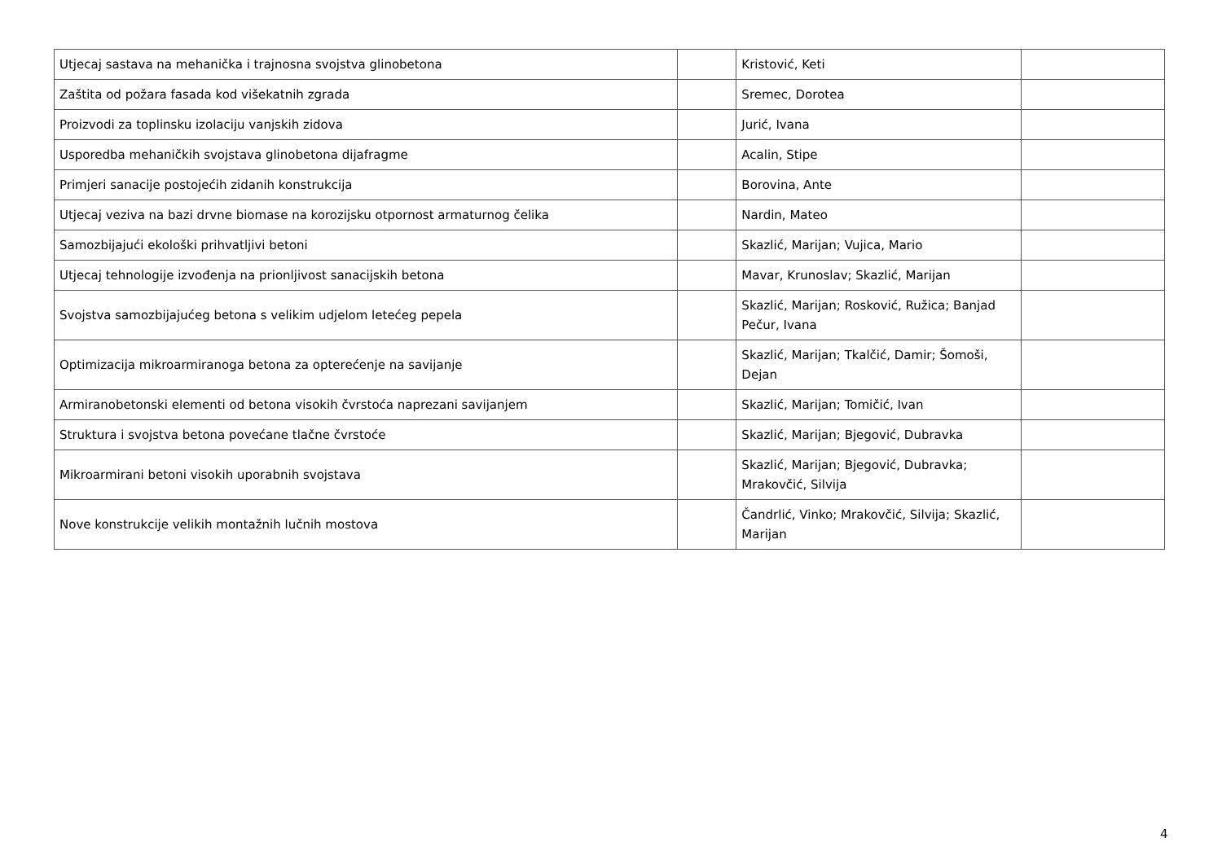| Utjecaj sastava na mehanička i trajnosna svojstva glinobetona | | Kristović, Keti | |
| Zaštita od požara fasada kod višekatnih zgrada | | Sremec, Dorotea | |
| Proizvodi za toplinsku izolaciju vanjskih zidova | | Jurić, Ivana | |
| Usporedba mehaničkih svojstava glinobetona dijafragme | | Acalin, Stipe | |
| Primjeri sanacije postojećih zidanih konstrukcija | | Borovina, Ante | |
| Utjecaj veziva na bazi drvne biomase na korozijsku otpornost armaturnog čelika | | Nardin, Mateo | |
| Samozbijajući ekološki prihvatljivi betoni | | Skazlić, Marijan; Vujica, Mario | |
| Utjecaj tehnologije izvođenja na prionljivost sanacijskih betona | | Mavar, Krunoslav; Skazlić, Marijan | |
| Svojstva samozbijajućeg betona s velikim udjelom letećeg pepela | | Skazlić, Marijan; Rosković, Ružica; Banjad Pečur, Ivana | |
| Optimizacija mikroarmiranoga betona za opterećenje na savijanje | | Skazlić, Marijan; Tkalčić, Damir; Šomoši, Dejan | |
| Armiranobetonski elementi od betona visokih čvrstoća naprezani savijanjem | | Skazlić, Marijan; Tomičić, Ivan | |
| Struktura i svojstva betona povećane tlačne čvrstoće | | Skazlić, Marijan; Bjegović, Dubravka | |
| Mikroarmirani betoni visokih uporabnih svojstava | | Skazlić, Marijan; Bjegović, Dubravka; Mrakovčić, Silvija | |
| Nove konstrukcije velikih montažnih lučnih mostova | | Čandrlić, Vinko; Mrakovčić, Silvija; Skazlić, Marijan | |
4